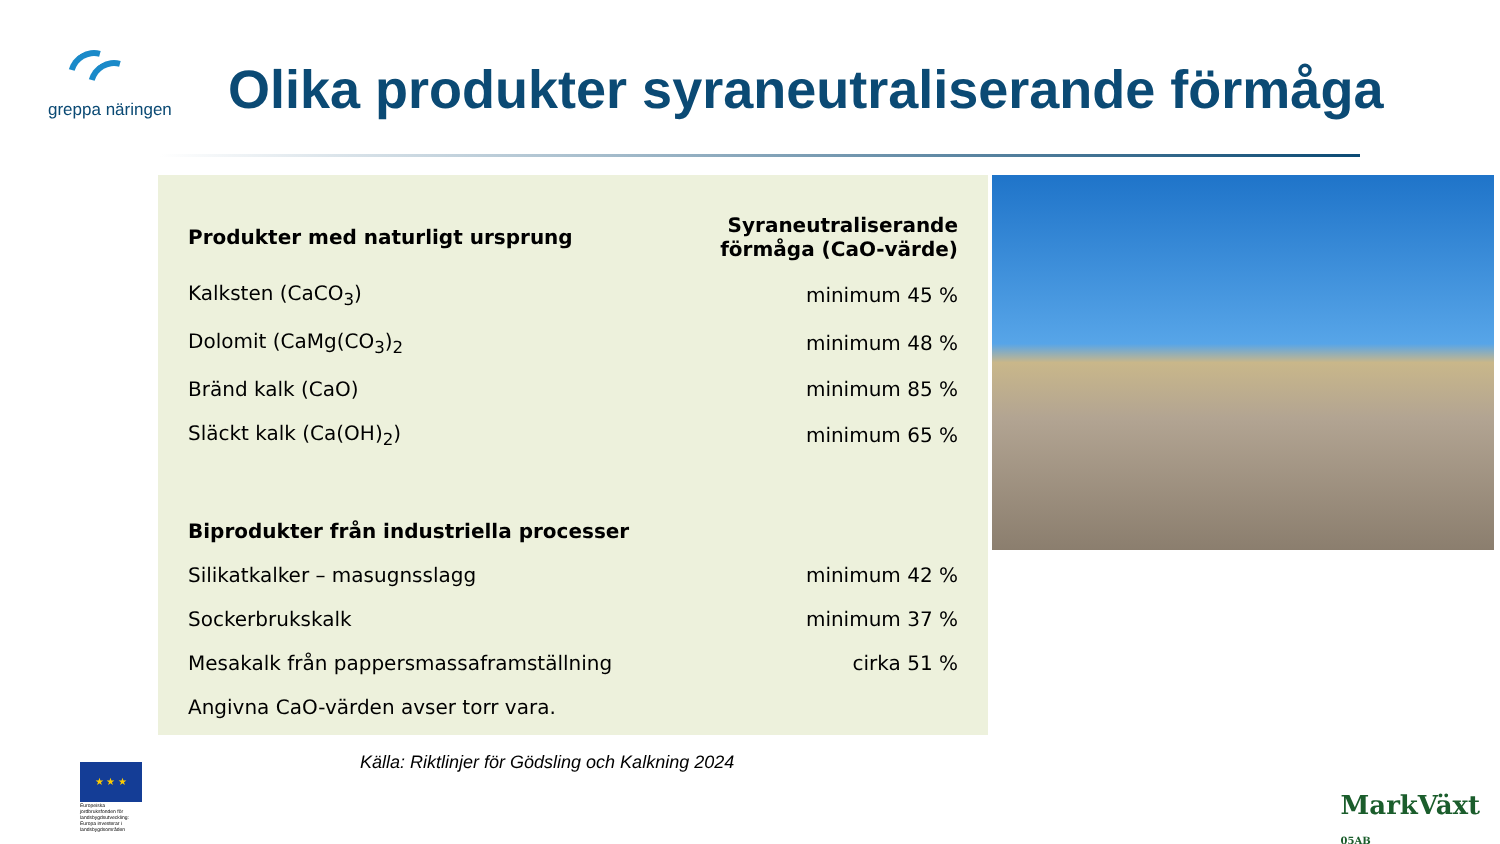greppa näringen
Olika produkter syraneutraliserande förmåga
| Produkter med naturligt ursprung | Syraneutraliserande förmåga (CaO-värde) |
| --- | --- |
| Kalksten (CaCO<sub>3</sub>) | minimum 45 % |
| Dolomit (CaMg(CO<sub>3</sub>)<sub>2</sub> | minimum 48 % |
| Bränd kalk (CaO) | minimum 85 % |
| Släckt kalk (Ca(OH)<sub>2</sub>) | minimum 65 % |
| Biprodukter från industriella processer | |
| Silikatkalker – masugnsslagg | minimum 42 % |
| Sockerbrukskalk | minimum 37 % |
| Mesakalk från pappersmassaframställning | cirka 51 % |
| Angivna CaO-värden avser torr vara. | |
Källa: Riktlinjer för Gödsling och Kalkning 2024
★ ★ ★
Europeiska jordbruksfonden för landsbygdsutveckling: Europa investerar i landsbygdsområden
MarkVäxt
05AB